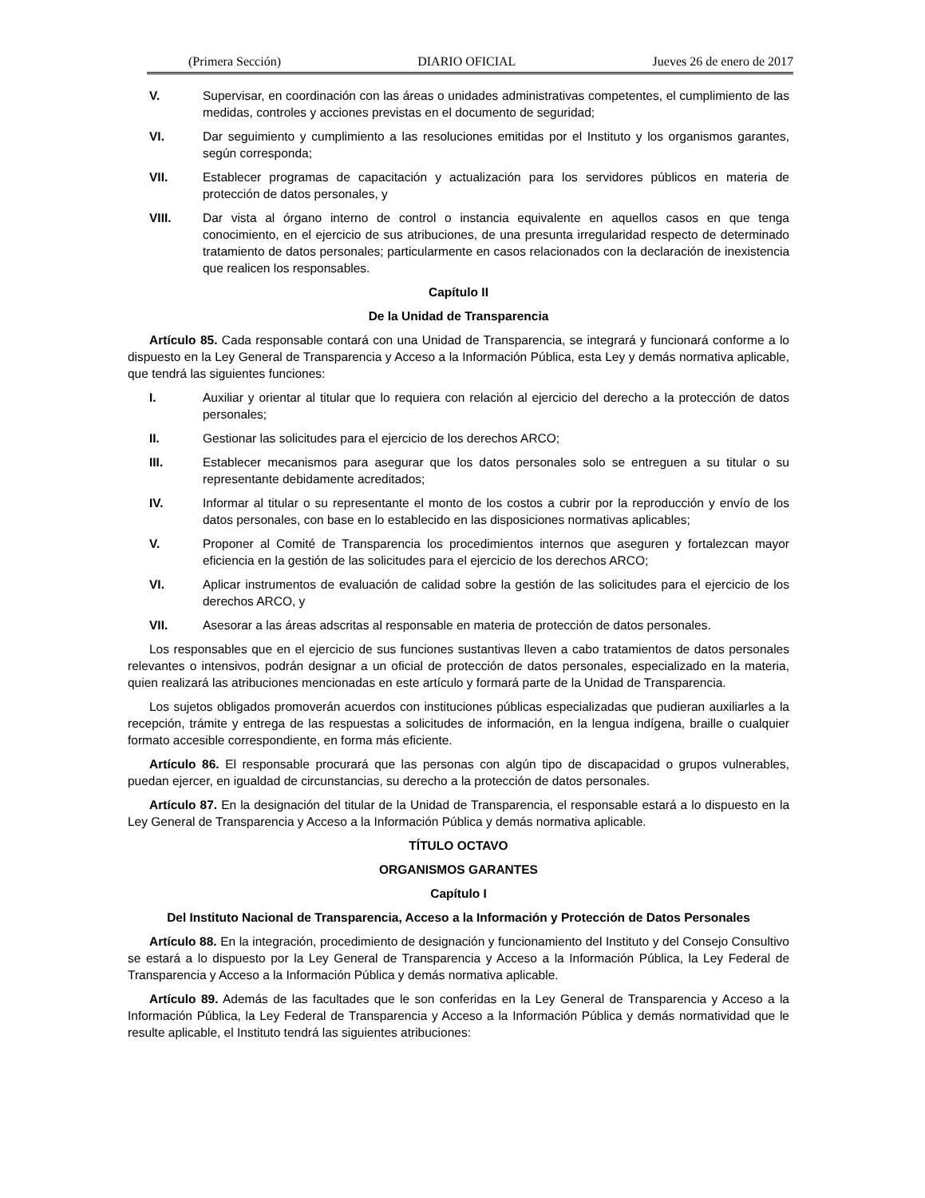(Primera Sección) DIARIO OFICIAL Jueves 26 de enero de 2017
V. Supervisar, en coordinación con las áreas o unidades administrativas competentes, el cumplimiento de las medidas, controles y acciones previstas en el documento de seguridad;
VI. Dar seguimiento y cumplimiento a las resoluciones emitidas por el Instituto y los organismos garantes, según corresponda;
VII. Establecer programas de capacitación y actualización para los servidores públicos en materia de protección de datos personales, y
VIII. Dar vista al órgano interno de control o instancia equivalente en aquellos casos en que tenga conocimiento, en el ejercicio de sus atribuciones, de una presunta irregularidad respecto de determinado tratamiento de datos personales; particularmente en casos relacionados con la declaración de inexistencia que realicen los responsables.
Capítulo II
De la Unidad de Transparencia
Artículo 85. Cada responsable contará con una Unidad de Transparencia, se integrará y funcionará conforme a lo dispuesto en la Ley General de Transparencia y Acceso a la Información Pública, esta Ley y demás normativa aplicable, que tendrá las siguientes funciones:
I. Auxiliar y orientar al titular que lo requiera con relación al ejercicio del derecho a la protección de datos personales;
II. Gestionar las solicitudes para el ejercicio de los derechos ARCO;
III. Establecer mecanismos para asegurar que los datos personales solo se entreguen a su titular o su representante debidamente acreditados;
IV. Informar al titular o su representante el monto de los costos a cubrir por la reproducción y envío de los datos personales, con base en lo establecido en las disposiciones normativas aplicables;
V. Proponer al Comité de Transparencia los procedimientos internos que aseguren y fortalezcan mayor eficiencia en la gestión de las solicitudes para el ejercicio de los derechos ARCO;
VI. Aplicar instrumentos de evaluación de calidad sobre la gestión de las solicitudes para el ejercicio de los derechos ARCO, y
VII. Asesorar a las áreas adscritas al responsable en materia de protección de datos personales.
Los responsables que en el ejercicio de sus funciones sustantivas lleven a cabo tratamientos de datos personales relevantes o intensivos, podrán designar a un oficial de protección de datos personales, especializado en la materia, quien realizará las atribuciones mencionadas en este artículo y formará parte de la Unidad de Transparencia.
Los sujetos obligados promoverán acuerdos con instituciones públicas especializadas que pudieran auxiliarles a la recepción, trámite y entrega de las respuestas a solicitudes de información, en la lengua indígena, braille o cualquier formato accesible correspondiente, en forma más eficiente.
Artículo 86. El responsable procurará que las personas con algún tipo de discapacidad o grupos vulnerables, puedan ejercer, en igualdad de circunstancias, su derecho a la protección de datos personales.
Artículo 87. En la designación del titular de la Unidad de Transparencia, el responsable estará a lo dispuesto en la Ley General de Transparencia y Acceso a la Información Pública y demás normativa aplicable.
TÍTULO OCTAVO
ORGANISMOS GARANTES
Capítulo I
Del Instituto Nacional de Transparencia, Acceso a la Información y Protección de Datos Personales
Artículo 88. En la integración, procedimiento de designación y funcionamiento del Instituto y del Consejo Consultivo se estará a lo dispuesto por la Ley General de Transparencia y Acceso a la Información Pública, la Ley Federal de Transparencia y Acceso a la Información Pública y demás normativa aplicable.
Artículo 89. Además de las facultades que le son conferidas en la Ley General de Transparencia y Acceso a la Información Pública, la Ley Federal de Transparencia y Acceso a la Información Pública y demás normatividad que le resulte aplicable, el Instituto tendrá las siguientes atribuciones: